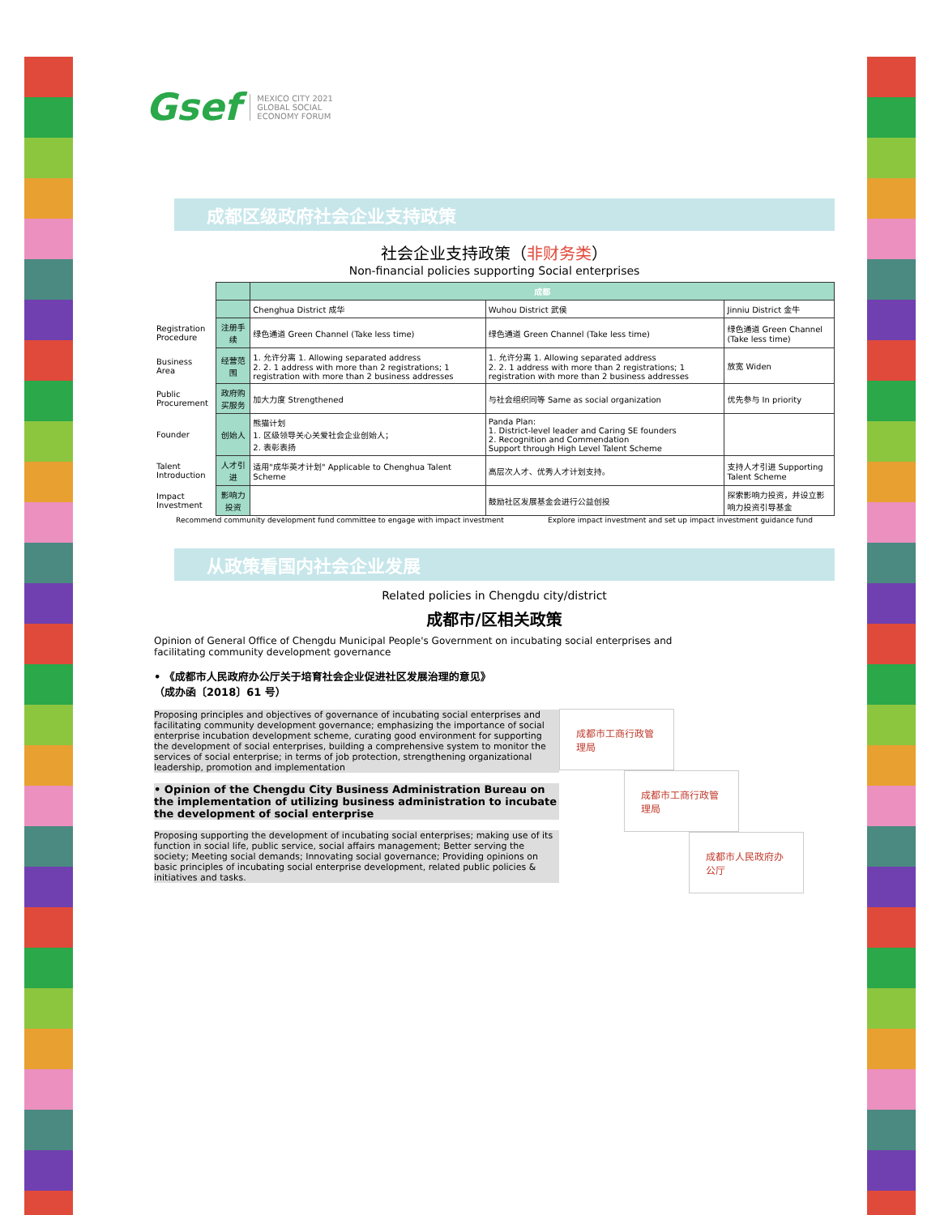Gsef
MEXICO CITY 2021
GLOBAL SOCIAL
ECONOMY FORUM
成都区级政府社会企业支持政策
社会企业支持政策（非财务类）
Non-financial policies supporting Social enterprises
| | | 成都 | | |
| | | Chenghua District 成华 | Wuhou District 武侯 | Jinniu District 金牛 |
| Registration Procedure | 注册手续 | 绿色通道 Green Channel (Take less time) | 绿色通道 Green Channel (Take less time) | 绿色通道 Green Channel (Take less time) |
| Business Area | 经营范围 | 1. 允许分离 1. Allowing separated address 2. 2. 1 address with more than 2 registrations; 1 registration with more than 2 business addresses | 1. 允许分离 1. Allowing separated address 2. 2. 1 address with more than 2 registrations; 1 registration with more than 2 business addresses | 放宽 Widen |
| Public Procurement | 政府购买服务 | 加大力度 Strengthened | 与社会组织同等 Same as social organization | 优先参与 In priority |
| Founder | 创始人 | 熊猫计划 1. 区级领导关心关爱社会企业创始人； 2. 表彰表扬 | Panda Plan: 1. District-level leader and Caring SE founders 2. Recognition and Commendation Support through High Level Talent Scheme | |
| Talent Introduction | 人才引进 | 适用"成华英才计划" Applicable to Chenghua Talent Scheme | 高层次人才、优秀人才计划支持。 | 支持人才引进 Supporting Talent Scheme |
| Impact Investment | 影响力投资 | | 鼓励社区发展基金会进行公益创投 | 探索影响力投资，并设立影响力投资引导基金 |
Recommend community development fund committee to engage with impact investment Explore impact investment and set up impact investment guidance fund
从政策看国内社会企业发展
Related policies in Chengdu city/district
成都市/区相关政策
Opinion of General Office of Chengdu Municipal People's Government on incubating social enterprises and facilitating community development governance
• 《成都市人民政府办公厅关于培育社会企业促进社区发展治理的意见》
（成办函〔2018〕61 号）
Proposing principles and objectives of governance of incubating social enterprises and facilitating community development governance; emphasizing the importance of social enterprise incubation development scheme, curating good environment for supporting the development of social enterprises, building a comprehensive system to monitor the services of social enterprise; in terms of job protection, strengthening organizational leadership, promotion and implementation
• Opinion of the Chengdu City Business Administration Bureau on the implementation of utilizing business administration to incubate the development of social enterprise
Proposing supporting the development of incubating social enterprises; making use of its function in social life, public service, social affairs management; Better serving the society; Meeting social demands; Innovating social governance; Providing opinions on basic principles of incubating social enterprise development, related public policies & initiatives and tasks.
成都市工商行政管理局
成都市工商行政管理局
成都市人民政府办公厅